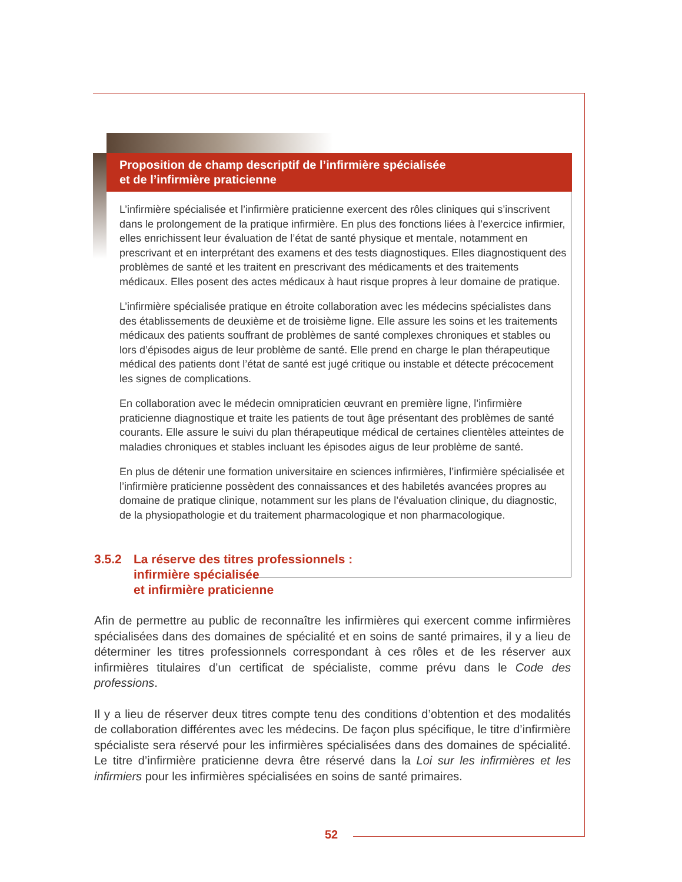Proposition de champ descriptif de l’infirmière spécialisée
et de l’infirmière praticienne
L’infirmière spécialisée et l’infirmière praticienne exercent des rôles cliniques qui s’inscrivent dans le prolongement de la pratique infirmière. En plus des fonctions liées à l’exercice infirmier, elles enrichissent leur évaluation de l’état de santé physique et mentale, notamment en prescrivant et en interprétant des examens et des tests diagnostiques. Elles diagnostiquent des problèmes de santé et les traitent en prescrivant des médicaments et des traitements médicaux. Elles posent des actes médicaux à haut risque propres à leur domaine de pratique.
L’infirmière spécialisée pratique en étroite collaboration avec les médecins spécialistes dans des établissements de deuxième et de troisième ligne. Elle assure les soins et les traitements médicaux des patients souffrant de problèmes de santé complexes chroniques et stables ou lors d’épisodes aigus de leur problème de santé. Elle prend en charge le plan thérapeutique médical des patients dont l’état de santé est jugé critique ou instable et détecte précocement les signes de complications.
En collaboration avec le médecin omnipraticien œuvrant en première ligne, l’infirmière praticienne diagnostique et traite les patients de tout âge présentant des problèmes de santé courants. Elle assure le suivi du plan thérapeutique médical de certaines clientèles atteintes de maladies chroniques et stables incluant les épisodes aigus de leur problème de santé.
En plus de détenir une formation universitaire en sciences infirmières, l’infirmière spécialisée et l’infirmière praticienne possèdent des connaissances et des habiletés avancées propres au domaine de pratique clinique, notamment sur les plans de l’évaluation clinique, du diagnostic, de la physiopathologie et du traitement pharmacologique et non pharmacologique.
3.5.2 La réserve des titres professionnels :
infirmière spécialisée
et infirmière praticienne
Afin de permettre au public de reconnaître les infirmières qui exercent comme infirmières spécialisées dans des domaines de spécialité et en soins de santé primaires, il y a lieu de déterminer les titres professionnels correspondant à ces rôles et de les réserver aux infirmières titulaires d’un certificat de spécialiste, comme prévu dans le Code des professions.
Il y a lieu de réserver deux titres compte tenu des conditions d’obtention et des modalités de collaboration différentes avec les médecins. De façon plus spécifique, le titre d’infirmière spécialiste sera réservé pour les infirmières spécialisées dans des domaines de spécialité. Le titre d’infirmière praticienne devra être réservé dans la Loi sur les infirmières et les infirmiers pour les infirmières spécialisées en soins de santé primaires.
52